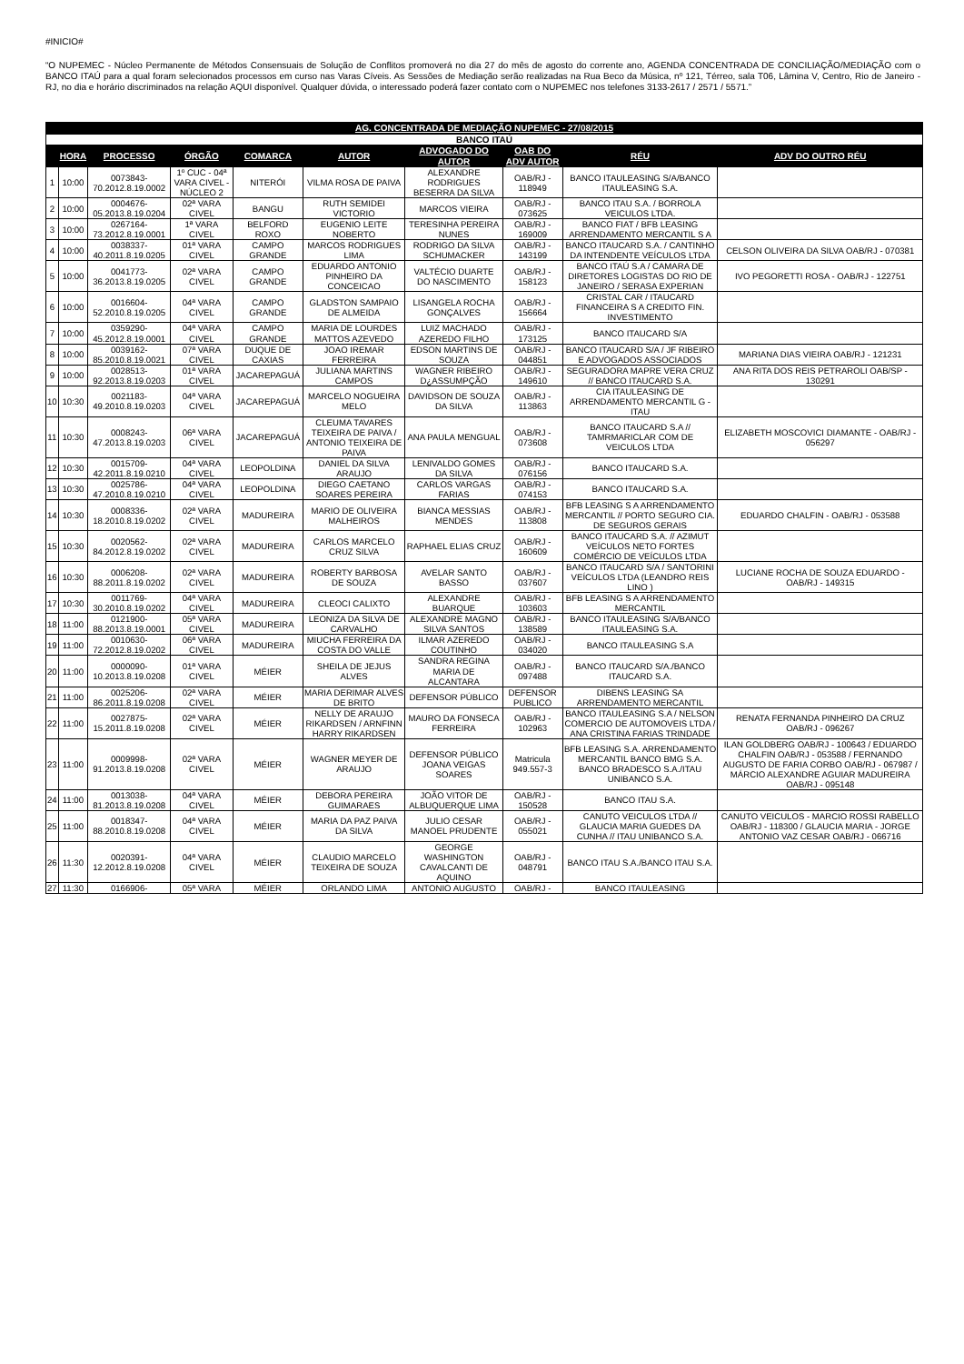#INICIO#
“O NUPEMEC - Núcleo Permanente de Métodos Consensuais de Solução de Conflitos promoverá no dia 27 do mês de agosto do corrente ano, AGENDA CONCENTRADA DE CONCILIAÇÃO/MEDIAÇÃO com o BANCO ITAÚ para a qual foram selecionados processos em curso nas Varas Cíveis. As Sessões de Mediação serão realizadas na Rua Beco da Música, nº 121, Térreo, sala T06, Lâmina V, Centro, Rio de Janeiro - RJ, no dia e horário discriminados na relação AQUI disponível. Qualquer dúvida, o interessado poderá fazer contato com o NUPEMEC nos telefones 3133-2617 / 2571 / 5571.”
| AG. CONCENTRADA DE MEDIAÇÃO NUPEMEC - 27/08/2015 | | | | | | | | | |
| BANCO ITAÚ | | | | | | | | | |
| | HORA | PROCESSO | ÓRGÃO | COMARCA | AUTOR | ADVOGADO DO AUTOR | OAB DO ADV AUTOR | RÉU | ADV DO OUTRO RÉU |
| 1 | 10:00 | 0073843-70.2012.8.19.0002 | 1º CUC - 04ª VARA CIVEL - NÚCLEO 2 | NITERÓI | VILMA ROSA DE PAIVA | ALEXANDRE RODRIGUES BESERRA DA SILVA | OAB/RJ - 118949 | BANCO ITAULEASING S/A/BANCO ITAULEASING S.A. | |
| 2 | 10:00 | 0004676-05.2013.8.19.0204 | 02ª VARA CIVEL | BANGU | RUTH SEMIDEI VICTORIO | MARCOS VIEIRA | OAB/RJ - 073625 | BANCO ITAU S.A. / BORROLA VEICULOS LTDA. | |
| 3 | 10:00 | 0267164-73.2012.8.19.0001 | 1ª VARA CIVEL | BELFORD ROXO | EUGENIO LEITE NOBERTO | TERESINHA PEREIRA NUNES | OAB/RJ - 169009 | BANCO FIAT / BFB LEASING ARRENDAMENTO MERCANTIL S A | |
| 4 | 10:00 | 0038337-40.2011.8.19.0205 | 01ª VARA CIVEL | CAMPO GRANDE | MARCOS RODRIGUES LIMA | RODRIGO DA SILVA SCHUMACKER | OAB/RJ - 143199 | BANCO ITAUCARD S.A. / CANTINHO DA INTENDENTE VEÍCULOS LTDA | CELSON OLIVEIRA DA SILVA OAB/RJ - 070381 |
| 5 | 10:00 | 0041773-36.2013.8.19.0205 | 02ª VARA CIVEL | CAMPO GRANDE | EDUARDO ANTONIO PINHEIRO DA CONCEICAO | VALTÉCIO DUARTE DO NASCIMENTO | OAB/RJ - 158123 | BANCO ITAÚ S.A / CAMARA DE DIRETORES LOGISTAS DO RIO DE JANEIRO / SERASA EXPERIAN | IVO PEGORETTI ROSA - OAB/RJ - 122751 |
| 6 | 10:00 | 0016604-52.2010.8.19.0205 | 04ª VARA CIVEL | CAMPO GRANDE | GLADSTON SAMPAIO DE ALMEIDA | LISANGELA ROCHA GONÇALVES | OAB/RJ - 156664 | CRISTAL CAR / ITAUCARD FINANCEIRA S A CREDITO FIN. INVESTIMENTO | |
| 7 | 10:00 | 0359290-45.2012.8.19.0001 | 04ª VARA CIVEL | CAMPO GRANDE | MARIA DE LOURDES MATTOS AZEVEDO | LUIZ MACHADO AZEREDO FILHO | OAB/RJ - 173125 | BANCO ITAUCARD S/A | |
| 8 | 10:00 | 0039162-85.2010.8.19.0021 | 07ª VARA CIVEL | DUQUE DE CAXIAS | JOAO IREMAR FERREIRA | EDSON MARTINS DE SOUZA | OAB/RJ - 044851 | BANCO ITAUCARD S/A / JF RIBEIRO E ADVOGADOS ASSOCIADOS | MARIANA DIAS VIEIRA OAB/RJ - 121231 |
| 9 | 10:00 | 0028513-92.2013.8.19.0203 | 01ª VARA CIVEL | JACAREPAGUÁ | JULIANA MARTINS CAMPOS | WAGNER RIBEIRO D¿ASSUMPÇÃO | OAB/RJ - 149610 | SEGURADORA MAPRE VERA CRUZ // BANCO ITAUCARD S.A. | ANA RITA DOS REIS PETRAROLI OAB/SP - 130291 |
| 10 | 10:30 | 0021183-49.2010.8.19.0203 | 04ª VARA CIVEL | JACAREPAGUÁ | MARCELO NOGUEIRA MELO | DAVIDSON DE SOUZA DA SILVA | OAB/RJ - 113863 | CIA ITAULEASING DE ARRENDAMENTO MERCANTIL G -ITAU | |
| 11 | 10:30 | 0008243-47.2013.8.19.0203 | 06ª VARA CIVEL | JACAREPAGUÁ | CLEUMA TAVARES TEIXEIRA DE PAIVA / ANTONIO TEIXEIRA DE PAIVA | ANA PAULA MENGUAL | OAB/RJ - 073608 | BANCO ITAUCARD S.A // TAMRMARICLAR COM DE VEICULOS LTDA | ELIZABETH MOSCOVICI DIAMANTE - OAB/RJ - 056297 |
| 12 | 10:30 | 0015709-42.2011.8.19.0210 | 04ª VARA CIVEL | LEOPOLDINA | DANIEL DA SILVA ARAUJO | LENIVALDO GOMES DA SILVA | OAB/RJ - 076156 | BANCO ITAUCARD S.A. | |
| 13 | 10:30 | 0025786-47.2010.8.19.0210 | 04ª VARA CIVEL | LEOPOLDINA | DIEGO CAETANO SOARES PEREIRA | CARLOS VARGAS FARIAS | OAB/RJ - 074153 | BANCO ITAUCARD S.A. | |
| 14 | 10:30 | 0008336-18.2010.8.19.0202 | 02ª VARA CIVEL | MADUREIRA | MARIO DE OLIVEIRA MALHEIROS | BIANCA MESSIAS MENDES | OAB/RJ - 113808 | BFB LEASING S A ARRENDAMENTO MERCANTIL // PORTO SEGURO CIA. DE SEGUROS GERAIS | EDUARDO CHALFIN - OAB/RJ - 053588 |
| 15 | 10:30 | 0020562-84.2012.8.19.0202 | 02ª VARA CIVEL | MADUREIRA | CARLOS MARCELO CRUZ SILVA | RAPHAEL ELIAS CRUZ | OAB/RJ - 160609 | BANCO ITAUCARD S.A. // AZIMUT VEÍCULOS NETO FORTES COMÉRCIO DE VEÍCULOS LTDA | |
| 16 | 10:30 | 0006208-88.2011.8.19.0202 | 02ª VARA CIVEL | MADUREIRA | ROBERTY BARBOSA DE SOUZA | AVELAR SANTO BASSO | OAB/RJ - 037607 | BANCO ITAUCARD S/A / SANTORINI VEÍCULOS LTDA (LEANDRO REIS LINO ) | LUCIANE ROCHA DE SOUZA EDUARDO - OAB/RJ - 149315 |
| 17 | 10:30 | 0011769-30.2010.8.19.0202 | 04ª VARA CIVEL | MADUREIRA | CLEOCI CALIXTO | ALEXANDRE BUARQUE | OAB/RJ - 103603 | BFB LEASING S A ARRENDAMENTO MERCANTIL | |
| 18 | 11:00 | 0121900-88.2013.8.19.0001 | 05ª VARA CIVEL | MADUREIRA | LEONIZA DA SILVA DE CARVALHO | ALEXANDRE MAGNO SILVA SANTOS | OAB/RJ - 138589 | BANCO ITAULEASING S/A/BANCO ITAULEASING S.A. | |
| 19 | 11:00 | 0010630-72.2012.8.19.0202 | 06ª VARA CIVEL | MADUREIRA | MIUCHA FERREIRA DA COSTA DO VALLE | ILMAR AZEREDO COUTINHO | OAB/RJ - 034020 | BANCO ITAULEASING S.A | |
| 20 | 11:00 | 0000090-10.2013.8.19.0208 | 01ª VARA CIVEL | MÉIER | SHEILA DE JEJUS ALVES | SANDRA REGINA MARIA DE ALCANTARA | OAB/RJ - 097488 | BANCO ITAUCARD S/A./BANCO ITAUCARD S.A. | |
| 21 | 11:00 | 0025206-86.2011.8.19.0208 | 02ª VARA CIVEL | MÉIER | MARIA DERIMAR ALVES DE BRITO | DEFENSOR PÚBLICO | DEFENSOR PUBLICO | DIBENS LEASING SA ARRENDAMENTO MERCANTIL | |
| 22 | 11:00 | 0027875-15.2011.8.19.0208 | 02ª VARA CIVEL | MÉIER | NELLY DE ARAUJO RIKARDSEN / ARNFINN HARRY RIKARDSEN | MAURO DA FONSECA FERREIRA | OAB/RJ - 102963 | BANCO ITAULEASING S.A / NELSON COMERCIO DE AUTOMOVEIS LTDA / ANA CRISTINA FARIAS TRINDADE | RENATA FERNANDA PINHEIRO DA CRUZ OAB/RJ - 096267 |
| 23 | 11:00 | 0009998-91.2013.8.19.0208 | 02ª VARA CIVEL | MÉIER | WAGNER MEYER DE ARAUJO | DEFENSOR PÚBLICO JOANA VEIGAS SOARES | Matricula 949.557-3 | BFB LEASING S.A. ARRENDAMENTO MERCANTIL BANCO BMG S.A. BANCO BRADESCO S.A./ITAU UNIBANCO S.A. | ILAN GOLDBERG OAB/RJ - 100643 / EDUARDO CHALFIN OAB/RJ - 053588 / FERNANDO AUGUSTO DE FARIA CORBO OAB/RJ - 067987 / MÁRCIO ALEXANDRE AGUIAR MADUREIRA OAB/RJ - 095148 |
| 24 | 11:00 | 0013038-81.2013.8.19.0208 | 04ª VARA CIVEL | MÉIER | DEBORA PEREIRA GUIMARAES | JOÃO VITOR DE ALBUQUERQUE LIMA | OAB/RJ - 150528 | BANCO ITAU S.A. | |
| 25 | 11:00 | 0018347-88.2010.8.19.0208 | 04ª VARA CIVEL | MÉIER | MARIA DA PAZ PAIVA DA SILVA | JULIO CESAR MANOEL PRUDENTE | OAB/RJ - 055021 | CANUTO VEICULOS LTDA // GLAUCIA MARIA GUEDES DA CUNHA // ITAU UNIBANCO S.A. | CANUTO VEICULOS - MARCIO ROSSI RABELLO OAB/RJ - 118300 / GLAUCIA MARIA - JORGE ANTONIO VAZ CESAR OAB/RJ - 066716 |
| 26 | 11:30 | 0020391-12.2012.8.19.0208 | 04ª VARA CIVEL | MÉIER | CLAUDIO MARCELO TEIXEIRA DE SOUZA | GEORGE WASHINGTON CAVALCANTI DE AQUINO | OAB/RJ - 048791 | BANCO ITAU S.A./BANCO ITAU S.A. | |
| 27 | 11:30 | 0166906- | 05ª VARA | MÉIER | ORLANDO LIMA | ANTONIO AUGUSTO | OAB/RJ - | BANCO ITAULEASING | |